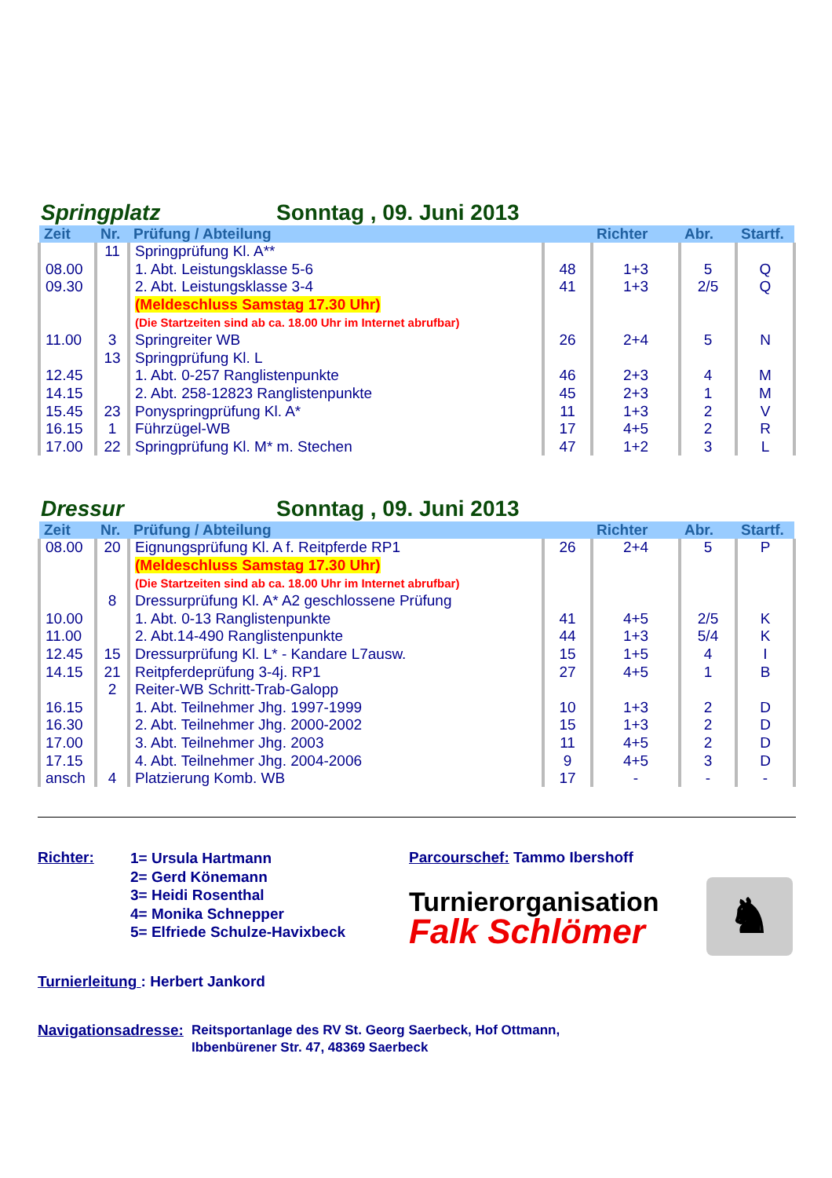Springplatz Sonntag , 09. Juni 2013
| Zeit | Nr. | Prüfung / Abteilung | | Richter | Abr. | Startf. |
| --- | --- | --- | --- | --- | --- | --- |
| | 11 | Springprüfung Kl. A** | | | | |
| 08.00 | | 1. Abt. Leistungsklasse 5-6 | 48 | 1+3 | 5 | Q |
| 09.30 | | 2. Abt. Leistungsklasse 3-4 | 41 | 1+3 | 2/5 | Q |
| | | (Meldeschluss Samstag 17.30 Uhr) | | | | |
| | | (Die Startzeiten sind ab ca. 18.00 Uhr im Internet abrufbar) | | | | |
| 11.00 | 3 | Springreiter WB | 26 | 2+4 | 5 | N |
| | 13 | Springprüfung Kl. L | | | | |
| 12.45 | | 1. Abt. 0-257 Ranglistenpunkte | 46 | 2+3 | 4 | M |
| 14.15 | | 2. Abt. 258-12823 Ranglistenpunkte | 45 | 2+3 | 1 | M |
| 15.45 | 23 | Ponyspringprüfung Kl. A* | 11 | 1+3 | 2 | V |
| 16.15 | 1 | Führzügel-WB | 17 | 4+5 | 2 | R |
| 17.00 | 22 | Springprüfung Kl. M* m. Stechen | 47 | 1+2 | 3 | L |
Dressur Sonntag , 09. Juni 2013
| Zeit | Nr. | Prüfung / Abteilung | | Richter | Abr. | Startf. |
| --- | --- | --- | --- | --- | --- | --- |
| 08.00 | 20 | Eignungsprüfung Kl. A f. Reitpferde RP1 | 26 | 2+4 | 5 | P |
| | | (Meldeschluss Samstag 17.30 Uhr) | | | | |
| | | (Die Startzeiten sind ab ca. 18.00 Uhr im Internet abrufbar) | | | | |
| | 8 | Dressurprüfung Kl. A* A2 geschlossene Prüfung | | | | |
| 10.00 | | 1. Abt. 0-13 Ranglistenpunkte | 41 | 4+5 | 2/5 | K |
| 11.00 | | 2. Abt.14-490 Ranglistenpunkte | 44 | 1+3 | 5/4 | K |
| 12.45 | 15 | Dressurprüfung Kl. L* - Kandare L7ausw. | 15 | 1+5 | 4 | I |
| 14.15 | 21 | Reitpferdeprüfung 3-4j. RP1 | 27 | 4+5 | 1 | B |
| | 2 | Reiter-WB Schritt-Trab-Galopp | | | | |
| 16.15 | | 1. Abt. Teilnehmer Jhg. 1997-1999 | 10 | 1+3 | 2 | D |
| 16.30 | | 2. Abt. Teilnehmer Jhg. 2000-2002 | 15 | 1+3 | 2 | D |
| 17.00 | | 3. Abt. Teilnehmer Jhg. 2003 | 11 | 4+5 | 2 | D |
| 17.15 | | 4. Abt. Teilnehmer Jhg. 2004-2006 | 9 | 4+5 | 3 | D |
| ansch | 4 | Platzierung Komb. WB | 17 | - | - | - |
Richter:
1= Ursula Hartmann
2= Gerd Könemann
3= Heidi Rosenthal
4= Monika Schnepper
5= Elfriede Schulze-Havixbeck
Parcourschef: Tammo Ibershoff
Turnierorganisation
Falk Schlömer
♞
Turnierleitung : Herbert Jankord
Navigationsadresse:
Reitsportanlage des RV St. Georg Saerbeck, Hof Ottmann,
Ibbenbürener Str. 47, 48369 Saerbeck